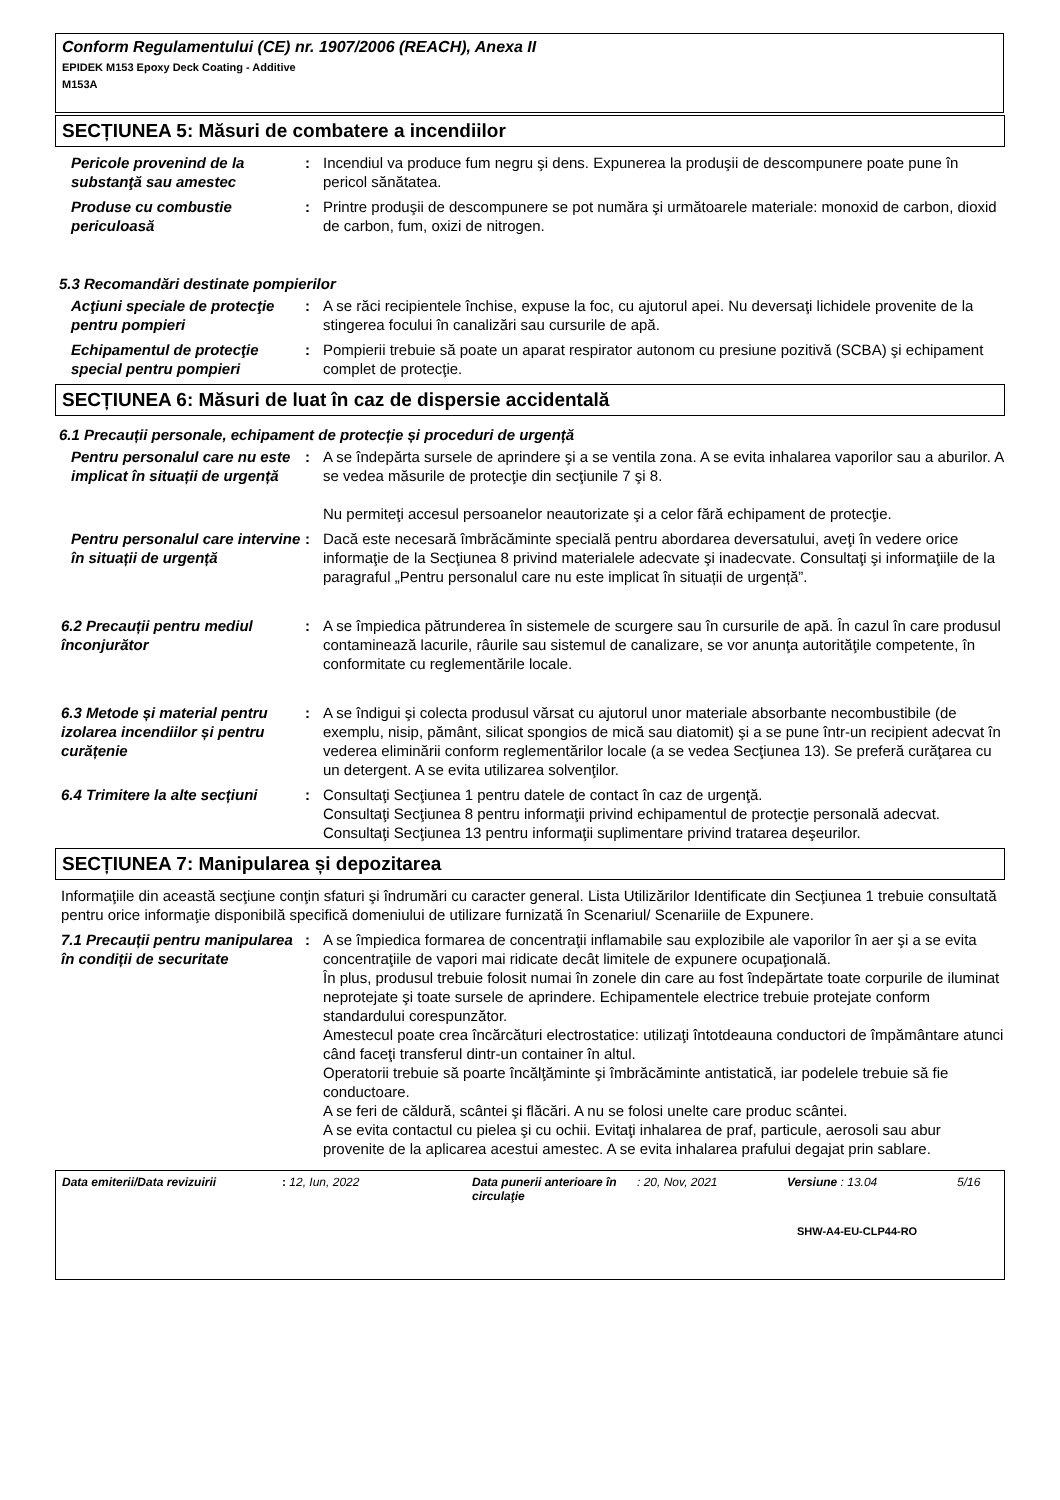Conform Regulamentului (CE) nr. 1907/2006 (REACH), Anexa II
EPIDEK M153 Epoxy Deck Coating - Additive
M153A
SECȚIUNEA 5: Măsuri de combatere a incendiilor
Pericole provenind de la substanţă sau amestec
: Incendiul va produce fum negru şi dens. Expunerea la produşii de descompunere poate pune în pericol sănătatea.
Produse cu combustie periculoasă
: Printre produşii de descompunere se pot număra şi următoarele materiale: monoxid de carbon, dioxid de carbon, fum, oxizi de nitrogen.
5.3 Recomandări destinate pompierilor
Acţiuni speciale de protecţie pentru pompieri
: A se răci recipientele închise, expuse la foc, cu ajutorul apei. Nu deversaţi lichidele provenite de la stingerea focului în canalizări sau cursurile de apă.
Echipamentul de protecţie special pentru pompieri
: Pompierii trebuie să poate un aparat respirator autonom cu presiune pozitivă (SCBA) şi echipament complet de protecţie.
SECȚIUNEA 6: Măsuri de luat în caz de dispersie accidentală
6.1 Precauții personale, echipament de protecție și proceduri de urgență
Pentru personalul care nu este implicat în situații de urgență
: A se îndepărta sursele de aprindere şi a se ventila zona. A se evita inhalarea vaporilor sau a aburilor. A se vedea măsurile de protecţie din secţiunile 7 şi 8.
Nu permiteţi accesul persoanelor neautorizate şi a celor fără echipament de protecţie.
Pentru personalul care intervine în situații de urgență
: Dacă este necesară îmbrăcăminte specială pentru abordarea deversatului, aveţi în vedere orice informaţie de la Secţiunea 8 privind materialele adecvate şi inadecvate. Consultaţi şi informaţiile de la paragraful „Pentru personalul care nu este implicat în situații de urgență”.
6.2 Precauții pentru mediul înconjurător
: A se împiedica pătrunderea în sistemele de scurgere sau în cursurile de apă. În cazul în care produsul contaminează lacurile, râurile sau sistemul de canalizare, se vor anunţa autorităţile competente, în conformitate cu reglementările locale.
6.3 Metode și material pentru izolarea incendiilor și pentru curățenie
: A se îndigui şi colecta produsul vărsat cu ajutorul unor materiale absorbante necombustibile (de exemplu, nisip, pământ, silicat spongios de mică sau diatomit) şi a se pune într-un recipient adecvat în vederea eliminării conform reglementărilor locale (a se vedea Secţiunea 13). Se preferă curăţarea cu un detergent. A se evita utilizarea solvenţilor.
6.4 Trimitere la alte secțiuni
: Consultaţi Secţiunea 1 pentru datele de contact în caz de urgenţă.
Consultaţi Secţiunea 8 pentru informaţii privind echipamentul de protecţie personală adecvat.
Consultaţi Secţiunea 13 pentru informaţii suplimentare privind tratarea deşeurilor.
SECȚIUNEA 7: Manipularea și depozitarea
Informaţiile din această secţiune conţin sfaturi şi îndrumări cu caracter general. Lista Utilizărilor Identificate din Secţiunea 1 trebuie consultată pentru orice informaţie disponibilă specifică domeniului de utilizare furnizată în Scenariul/ Scenariile de Expunere.
7.1 Precauții pentru manipularea în condiții de securitate
: A se împiedica formarea de concentraţii inflamabile sau explozibile ale vaporilor în aer şi a se evita concentraţiile de vapori mai ridicate decât limitele de expunere ocupaţională.
În plus, produsul trebuie folosit numai în zonele din care au fost îndepărtate toate corpurile de iluminat neprotejate şi toate sursele de aprindere. Echipamentele electrice trebuie protejate conform standardului corespunzător.
Amestecul poate crea încărcături electrostatice: utilizaţi întotdeauna conductori de împământare atunci când faceţi transferul dintr-un container în altul.
Operatorii trebuie să poarte încălţăminte şi îmbrăcăminte antistatică, iar podelele trebuie să fie conductoare.
A se feri de căldură, scântei şi flăcări. A nu se folosi unelte care produc scântei.
A se evita contactul cu pielea şi cu ochii. Evitaţi inhalarea de praf, particule, aerosoli sau abur provenite de la aplicarea acestui amestec. A se evita inhalarea prafului degajat prin sablare.
Data emiterii/Data revizuirii: 12, Iun, 2022 Data punerii anterioare în circulaţie: 20, Nov, 2021 Versiune : 13.04 5/16
SHW-A4-EU-CLP44-RO